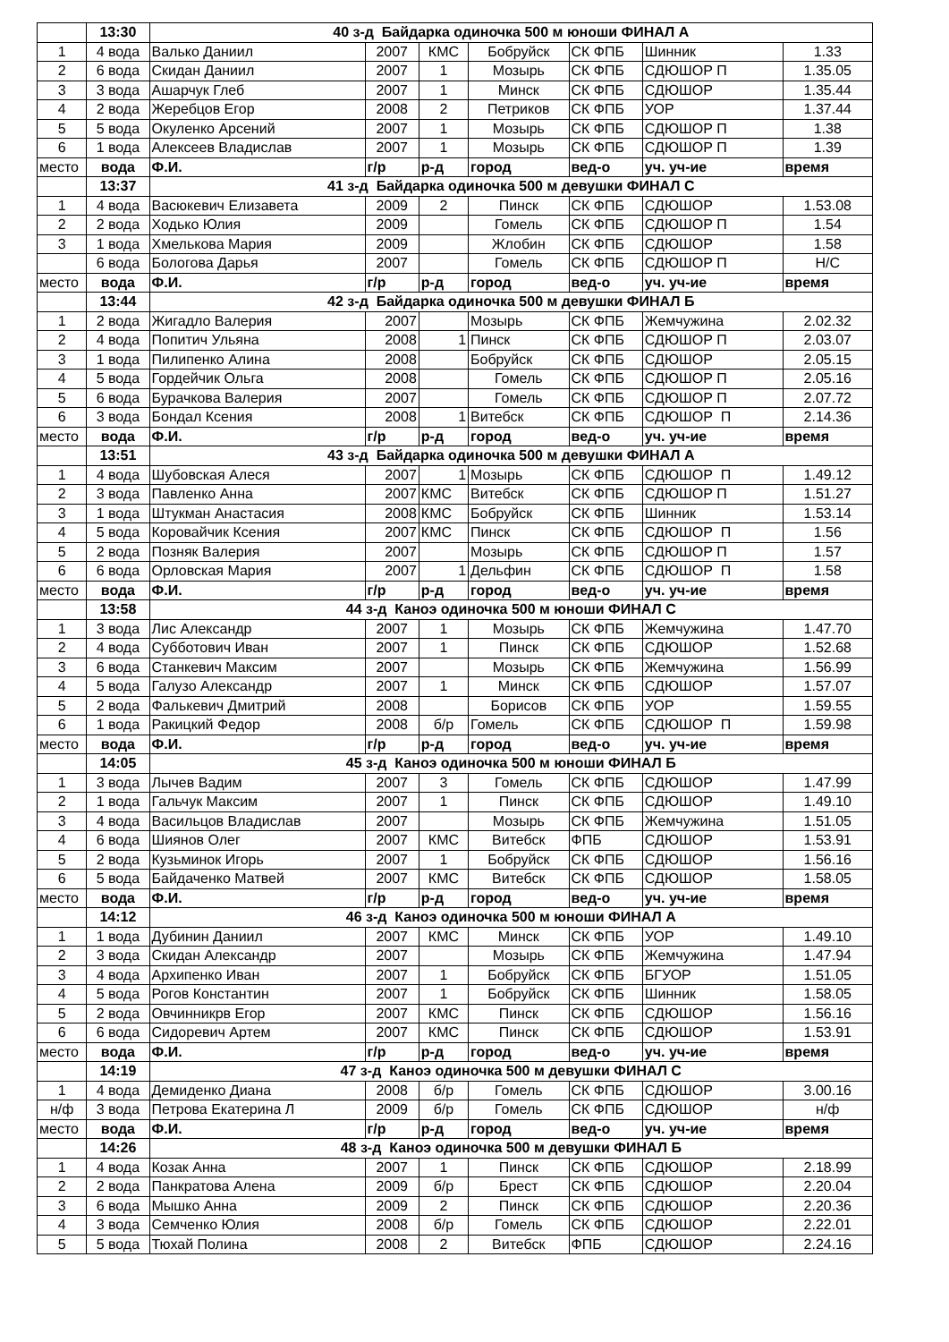| | 13:30 | 40 з-д Байдарка одиночка 500 м юноши ФИНАЛ А | | | | | | |
| 1 | 4 вода | Валько Даниил | 2007 | КМС | Бобруйск | СК ФПБ | Шинник | 1.33 |
| 2 | 6 вода | Скидан Даниил | 2007 | 1 | Мозырь | СК ФПБ | СДЮШОР П | 1.35.05 |
| 3 | 3 вода | Ашарчук Глеб | 2007 | 1 | Минск | СК ФПБ | СДЮШОР | 1.35.44 |
| 4 | 2 вода | Жеребцов Егор | 2008 | 2 | Петриков | СК ФПБ | УОР | 1.37.44 |
| 5 | 5 вода | Окуленко Арсений | 2007 | 1 | Мозырь | СК ФПБ | СДЮШОР П | 1.38 |
| 6 | 1 вода | Алексеев Владислав | 2007 | 1 | Мозырь | СК ФПБ | СДЮШОР П | 1.39 |
| место | вода | Ф.И. | г/р | р-д | город | вед-о | уч. уч-ие | время |
| | 13:37 | 41 з-д Байдарка одиночка 500 м девушки ФИНАЛ С | | | | | | |
| 1 | 4 вода | Васюкевич Елизавета | 2009 | 2 | Пинск | СК ФПБ | СДЮШОР | 1.53.08 |
| 2 | 2 вода | Ходько Юлия | 2009 | | Гомель | СК ФПБ | СДЮШОР П | 1.54 |
| 3 | 1 вода | Хмелькова Мария | 2009 | | Жлобин | СК ФПБ | СДЮШОР | 1.58 |
| | 6 вода | Бологова Дарья | 2007 | | Гомель | СК ФПБ | СДЮШОР П | Н/С |
| место | вода | Ф.И. | г/р | р-д | город | вед-о | уч. уч-ие | время |
| | 13:44 | 42 з-д Байдарка одиночка 500 м девушки ФИНАЛ Б | | | | | | |
| 1 | 2 вода | Жигадло Валерия | 2007 | | Мозырь | СК ФПБ | Жемчужина | 2.02.32 |
| 2 | 4 вода | Попитич Ульяна | 2008 | 1 | Пинск | СК ФПБ | СДЮШОР П | 2.03.07 |
| 3 | 1 вода | Пилипенко Алина | 2008 | | Бобруйск | СК ФПБ | СДЮШОР | 2.05.15 |
| 4 | 5 вода | Гордейчик Ольга | 2008 | | Гомель | СК ФПБ | СДЮШОР П | 2.05.16 |
| 5 | 6 вода | Бурачкова Валерия | 2007 | | Гомель | СК ФПБ | СДЮШОР П | 2.07.72 |
| 6 | 3 вода | Бондал Ксения | 2008 | 1 | Витебск | СК ФПБ | СДЮШОР П | 2.14.36 |
| место | вода | Ф.И. | г/р | р-д | город | вед-о | уч. уч-ие | время |
| | 13:51 | 43 з-д Байдарка одиночка 500 м девушки ФИНАЛ А | | | | | | |
| 1 | 4 вода | Шубовская Алеся | 2007 | 1 | Мозырь | СК ФПБ | СДЮШОР П | 1.49.12 |
| 2 | 3 вода | Павленко Анна | 2007 | КМС | Витебск | СК ФПБ | СДЮШОР П | 1.51.27 |
| 3 | 1 вода | Штукман Анастасия | 2008 | КМС | Бобруйск | СК ФПБ | Шинник | 1.53.14 |
| 4 | 5 вода | Коровайчик Ксения | 2007 | КМС | Пинск | СК ФПБ | СДЮШОР П | 1.56 |
| 5 | 2 вода | Позняк Валерия | 2007 | | Мозырь | СК ФПБ | СДЮШОР П | 1.57 |
| 6 | 6 вода | Орловская Мария | 2007 | 1 | Дельфин | СК ФПБ | СДЮШОР П | 1.58 |
| место | вода | Ф.И. | г/р | р-д | город | вед-о | уч. уч-ие | время |
| | 13:58 | 44 з-д Каноэ одиночка 500 м юноши ФИНАЛ С | | | | | | |
| 1 | 3 вода | Лис Александр | 2007 | 1 | Мозырь | СК ФПБ | Жемчужина | 1.47.70 |
| 2 | 4 вода | Субботович Иван | 2007 | 1 | Пинск | СК ФПБ | СДЮШОР | 1.52.68 |
| 3 | 6 вода | Станкевич Максим | 2007 | | Мозырь | СК ФПБ | Жемчужина | 1.56.99 |
| 4 | 5 вода | Галузо Александр | 2007 | 1 | Минск | СК ФПБ | СДЮШОР | 1.57.07 |
| 5 | 2 вода | Фалькевич Дмитрий | 2008 | | Борисов | СК ФПБ | УОР | 1.59.55 |
| 6 | 1 вода | Ракицкий Федор | 2008 | б/р | Гомель | СК ФПБ | СДЮШОР П | 1.59.98 |
| место | вода | Ф.И. | г/р | р-д | город | вед-о | уч. уч-ие | время |
| | 14:05 | 45 з-д Каноэ одиночка 500 м юноши ФИНАЛ Б | | | | | | |
| 1 | 3 вода | Лычев Вадим | 2007 | 3 | Гомель | СК ФПБ | СДЮШОР | 1.47.99 |
| 2 | 1 вода | Гальчук Максим | 2007 | 1 | Пинск | СК ФПБ | СДЮШОР | 1.49.10 |
| 3 | 4 вода | Васильцов Владислав | 2007 | | Мозырь | СК ФПБ | Жемчужина | 1.51.05 |
| 4 | 6 вода | Шиянов Олег | 2007 | КМС | Витебск | ФПБ | СДЮШОР | 1.53.91 |
| 5 | 2 вода | Кузьминок Игорь | 2007 | 1 | Бобруйск | СК ФПБ | СДЮШОР | 1.56.16 |
| 6 | 5 вода | Байдаченко Матвей | 2007 | КМС | Витебск | СК ФПБ | СДЮШОР | 1.58.05 |
| место | вода | Ф.И. | г/р | р-д | город | вед-о | уч. уч-ие | время |
| | 14:12 | 46 з-д Каноэ одиночка 500 м юноши ФИНАЛ А | | | | | | |
| 1 | 1 вода | Дубинин Даниил | 2007 | КМС | Минск | СК ФПБ | УОР | 1.49.10 |
| 2 | 3 вода | Скидан Александр | 2007 | | Мозырь | СК ФПБ | Жемчужина | 1.47.94 |
| 3 | 4 вода | Архипенко Иван | 2007 | 1 | Бобруйск | СК ФПБ | БГУОР | 1.51.05 |
| 4 | 5 вода | Рогов Константин | 2007 | 1 | Бобруйск | СК ФПБ | Шинник | 1.58.05 |
| 5 | 2 вода | Овчинникрв Егор | 2007 | КМС | Пинск | СК ФПБ | СДЮШОР | 1.56.16 |
| 6 | 6 вода | Сидоревич Артем | 2007 | КМС | Пинск | СК ФПБ | СДЮШОР | 1.53.91 |
| место | вода | Ф.И. | г/р | р-д | город | вед-о | уч. уч-ие | время |
| | 14:19 | 47 з-д Каноэ одиночка 500 м девушки ФИНАЛ С | | | | | | |
| 1 | 4 вода | Демиденко Диана | 2008 | б/р | Гомель | СК ФПБ | СДЮШОР | 3.00.16 |
| н/ф | 3 вода | Петрова Екатерина Л | 2009 | б/р | Гомель | СК ФПБ | СДЮШОР | н/ф |
| место | вода | Ф.И. | г/р | р-д | город | вед-о | уч. уч-ие | время |
| | 14:26 | 48 з-д Каноэ одиночка 500 м девушки ФИНАЛ Б | | | | | | |
| 1 | 4 вода | Козак Анна | 2007 | 1 | Пинск | СК ФПБ | СДЮШОР | 2.18.99 |
| 2 | 2 вода | Панкратова Алена | 2009 | б/р | Брест | СК ФПБ | СДЮШОР | 2.20.04 |
| 3 | 6 вода | Мышко Анна | 2009 | 2 | Пинск | СК ФПБ | СДЮШОР | 2.20.36 |
| 4 | 3 вода | Семченко Юлия | 2008 | б/р | Гомель | СК ФПБ | СДЮШОР | 2.22.01 |
| 5 | 5 вода | Тюхай Полина | 2008 | 2 | Витебск | ФПБ | СДЮШОР | 2.24.16 |